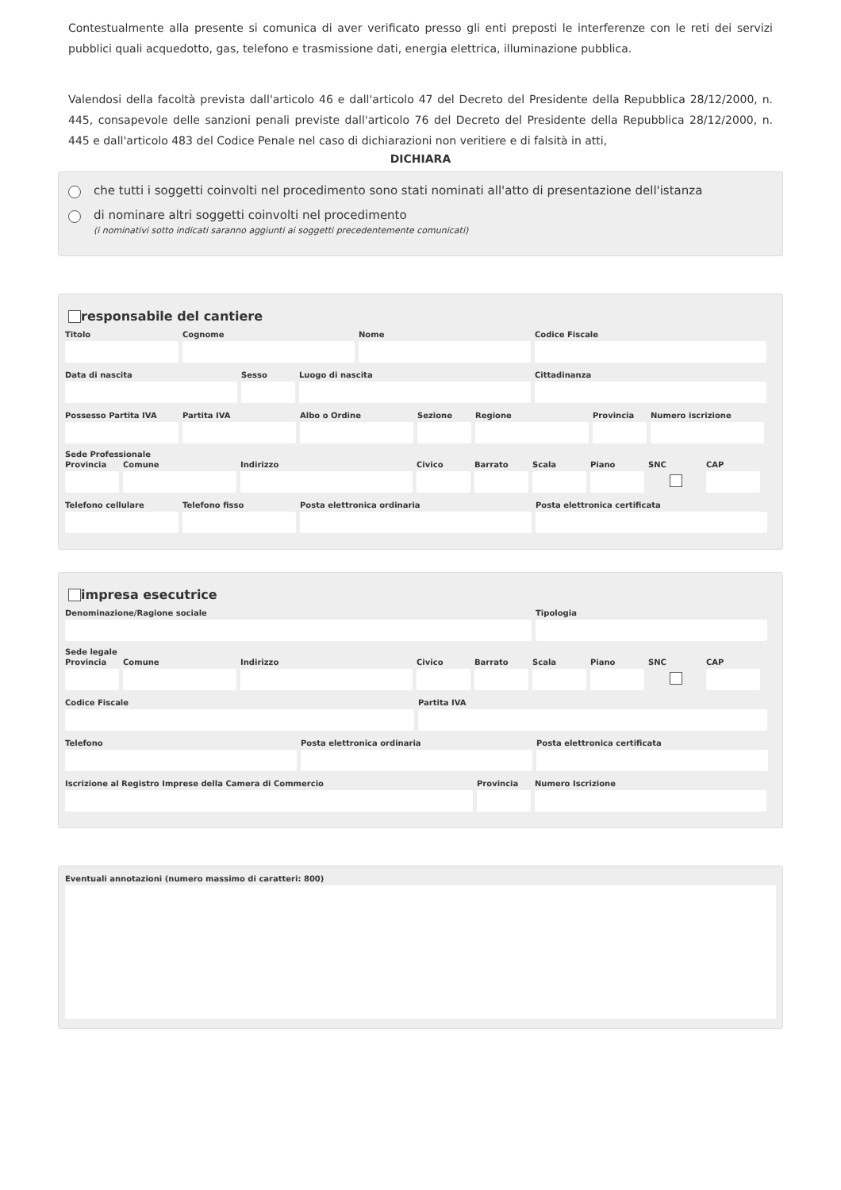Contestualmente alla presente si comunica di aver verificato presso gli enti preposti le interferenze con le reti dei servizi pubblici quali acquedotto, gas, telefono e trasmissione dati, energia elettrica, illuminazione pubblica.
Valendosi della facoltà prevista dall'articolo 46 e dall'articolo 47 del Decreto del Presidente della Repubblica 28/12/2000, n. 445, consapevole delle sanzioni penali previste dall'articolo 76 del Decreto del Presidente della Repubblica 28/12/2000, n. 445 e dall'articolo 483 del Codice Penale nel caso di dichiarazioni non veritiere e di falsità in atti,
DICHIARA
che tutti i soggetti coinvolti nel procedimento sono stati nominati all'atto di presentazione dell'istanza
di nominare altri soggetti coinvolti nel procedimento
(i nominativi sotto indicati saranno aggiunti ai soggetti precedentemente comunicati)
responsabile del cantiere
Titolo Cognome Nome Codice Fiscale
Data di nascita Sesso Luogo di nascita Cittadinanza
Possesso Partita IVA
Partita IVA Albo o Ordine Sezione Regione Provincia
Numero iscrizione
Sede Professionale
Provincia
Comune Indirizzo Civico Barrato Scala Piano SNC CAP
Telefono cellulare
Telefono fisso Posta elettronica ordinaria Posta elettronica certificata
impresa esecutrice
Denominazione/Ragione sociale Tipologia
Sede legale
Provincia
Comune Indirizzo Civico Barrato Scala Piano SNC CAP
Codice Fiscale Partita IVA
Telefono Posta elettronica ordinaria Posta elettronica certificata
Iscrizione al Registro Imprese della Camera di Commercio
Provincia
Numero Iscrizione
Eventuali annotazioni (numero massimo di caratteri: 800)